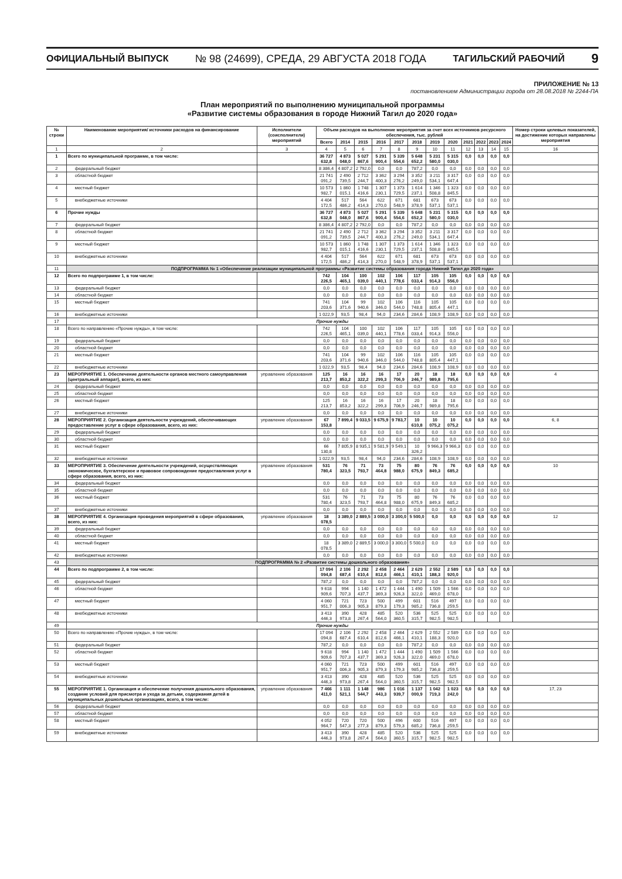ОФИЦИАЛЬНЫЙ ВЫПУСК № 98 (24699), СРЕДА, 29 АВГУСТА 2018 ГОДА ТАГИЛЬСКИЙ РАБОЧИЙ 9
ПРИЛОЖЕНИЕ № 13
постановлением Администрации города от 28.08.2018 № 2244-ПА
План мероприятий по выполнению муниципальной программы
«Развитие системы образования в городе Нижний Тагил до 2020 года»
| № строки | Наименование мероприятия/ источники расходов на финансирование | Исполнители (соисполнители) мероприятий | Объем расходов на выполнение мероприятия за счет всех источников ресурсного обеспечения, тыс. рублей | | | | | | | | | | | | Номер строки целевых показателей, на достижение которых направлены мероприятия |
| --- | --- | --- | --- | --- | --- | --- | --- | --- | --- | --- | --- | --- | --- | --- | --- |
| | | | Всего | 2014 | 2015 | 2016 | 2017 | 2018 | 2019 | 2020 | 2021 | 2022 | 2023 | 2024 | |
| 1 | 2 | 3 | 4 | 5 | 6 | 7 | 8 | 9 | 10 | 11 | 12 | 13 | 14 | 15 | 16 |
| 1 | Всего по муниципальной программе, в том числе: | | 36 727 632,8 | 4 873 048,0 | 5 027 867,6 | 5 291 900,4 | 5 339 554,6 | 5 648 652,2 | 5 231 580,0 | 5 315 030,0 | 0,0 | 0,0 | 0,0 | 0,0 | |
| 2 | федеральный бюджет | | 8 386,4 | 4 807,2 | 2 792,0 | 0,0 | 0,0 | 787,2 | 0,0 | 0,0 | 0,0 | 0,0 | 0,0 | 0,0 | |
| 3 | областной бюджет | | 21 741 091,2 | 2 490 739,5 | 2 712 244,7 | 3 362 400,3 | 3 294 276,2 | 3 352 249,0 | 3 211 534,1 | 3 317 647,4 | 0,0 | 0,0 | 0,0 | 0,0 | |
| 4 | местный бюджет | | 10 573 982,7 | 1 860 015,1 | 1 748 416,6 | 1 307 230,1 | 1 373 729,5 | 1 614 237,1 | 1 346 508,8 | 1 323 845,5 | 0,0 | 0,0 | 0,0 | 0,0 | |
| 5 | внебюджетные источники | | 4 404 172,5 | 517 486,2 | 564 414,3 | 622 270,0 | 671 548,9 | 681 378,9 | 673 537,1 | 673 537,1 | 0,0 | 0,0 | 0,0 | 0,0 | |
| 6 | Прочие нужды | | 36 727 632,8 | 4 873 048,0 | 5 027 867,6 | 5 291 900,4 | 5 339 554,6 | 5 648 652,2 | 5 231 580,0 | 5 315 030,0 | 0,0 | 0,0 | 0,0 | 0,0 | |
| 7 | федеральный бюджет | | 8 386,4 | 4 807,2 | 2 792,0 | 0,0 | 0,0 | 787,2 | 0,0 | 0,0 | 0,0 | 0,0 | 0,0 | 0,0 | |
| 8 | областной бюджет | | 21 741 091,2 | 2 490 739,5 | 2 712 244,7 | 3 362 400,3 | 3 294 276,2 | 3 352 249,0 | 3 211 534,1 | 3 317 647,4 | 0,0 | 0,0 | 0,0 | 0,0 | |
| 9 | местный бюджет | | 10 573 982,7 | 1 860 015,1 | 1 748 416,6 | 1 307 230,1 | 1 373 729,5 | 1 614 237,1 | 1 346 508,8 | 1 323 845,5 | 0,0 | 0,0 | 0,0 | 0,0 | |
| 10 | внебюджетные источники | | 4 404 172,5 | 517 486,2 | 564 414,3 | 622 270,0 | 671 548,9 | 681 378,9 | 673 537,1 | 673 537,1 | 0,0 | 0,0 | 0,0 | 0,0 | |
| 11 | ПОДПРОГРАММА № 1 «Обеспечение реализации муниципальной программы «Развитие системы образования города Нижний Тагил до 2020 года» | | | | | | | | | | | | | | |
| 12 | Всего по подпрограмме 1, в том числе: | | 742 226,5 | 104 465,1 | 100 039,0 | 102 440,1 | 106 778,6 | 117 033,4 | 105 914,3 | 105 556,0 | 0,0 | 0,0 | 0,0 | 0,0 | |
| 13 | федеральный бюджет | | 0,0 | 0,0 | 0,0 | 0,0 | 0,0 | 0,0 | 0,0 | 0,0 | 0,0 | 0,0 | 0,0 | 0,0 | |
| 14 | областной бюджет | | 0,0 | 0,0 | 0,0 | 0,0 | 0,0 | 0,0 | 0,0 | 0,0 | 0,0 | 0,0 | 0,0 | 0,0 | |
| 15 | местный бюджет | | 741 203,6 | 104 371,6 | 99 940,6 | 102 346,0 | 106 544,0 | 116 748,8 | 105 805,4 | 105 447,1 | 0,0 | 0,0 | 0,0 | 0,0 | |
| 16 | внебюджетные источники | | 1 022,9 | 93,5 | 98,4 | 94,0 | 234,6 | 284,6 | 108,9 | 108,9 | 0,0 | 0,0 | 0,0 | 0,0 | |
| 17 | Прочие нужды | | | | | | | | | | | | | | |
| 18 | Всего по направлению «Прочие нужды», в том числе: | | 742 226,5 | 104 465,1 | 100 039,0 | 102 440,1 | 106 778,6 | 117 033,4 | 105 914,3 | 105 556,0 | 0,0 | 0,0 | 0,0 | 0,0 | |
| 19 | федеральный бюджет | | 0,0 | 0,0 | 0,0 | 0,0 | 0,0 | 0,0 | 0,0 | 0,0 | 0,0 | 0,0 | 0,0 | 0,0 | |
| 20 | областной бюджет | | 0,0 | 0,0 | 0,0 | 0,0 | 0,0 | 0,0 | 0,0 | 0,0 | 0,0 | 0,0 | 0,0 | 0,0 | |
| 21 | местный бюджет | | 741 203,6 | 104 371,6 | 99 940,6 | 102 346,0 | 106 544,0 | 116 748,8 | 105 805,4 | 105 447,1 | 0,0 | 0,0 | 0,0 | 0,0 | |
| 22 | внебюджетные источники | | 1 022,9 | 93,5 | 98,4 | 94,0 | 234,6 | 284,6 | 108,9 | 108,9 | 0,0 | 0,0 | 0,0 | 0,0 | |
| 23 | МЕРОПРИЯТИЕ 1. Обеспечение деятельности органов местного самоуправления (центральный аппарат), всего, из них: | управление образования | 125 213,7 | 16 853,2 | 16 322,2 | 16 299,3 | 17 706,9 | 20 246,7 | 18 989,8 | 18 795,6 | 0,0 | 0,0 | 0,0 | 0,0 | 4 |
| 24 | федеральный бюджет | | 0,0 | 0,0 | 0,0 | 0,0 | 0,0 | 0,0 | 0,0 | 0,0 | 0,0 | 0,0 | 0,0 | 0,0 | |
| 25 | областной бюджет | | 0,0 | 0,0 | 0,0 | 0,0 | 0,0 | 0,0 | 0,0 | 0,0 | 0,0 | 0,0 | 0,0 | 0,0 | |
| 26 | местный бюджет | | 125 213,7 | 16 853,2 | 16 322,2 | 16 299,3 | 17 706,9 | 20 246,7 | 18 989,8 | 18 795,6 | 0,0 | 0,0 | 0,0 | 0,0 | |
| 27 | внебюджетные источники | | 0,0 | 0,0 | 0,0 | 0,0 | 0,0 | 0,0 | 0,0 | 0,0 | 0,0 | 0,0 | 0,0 | 0,0 | |
| 28 | МЕРОПРИЯТИЕ 2. Организация деятельности учреждений, обеспечивающих предоставление услуг в сфере образования, всего, из них: | управление образования | 67 153,8 | 7 899,4 | 9 033,5 | 9 675,9 | 9 783,7 | 10 610,8 | 10 075,2 | 10 075,2 | 0,0 | 0,0 | 0,0 | 0,0 | 6, 8 |
| 29 | федеральный бюджет | | 0,0 | 0,0 | 0,0 | 0,0 | 0,0 | 0,0 | 0,0 | 0,0 | 0,0 | 0,0 | 0,0 | 0,0 | |
| 30 | областной бюджет | | 0,0 | 0,0 | 0,0 | 0,0 | 0,0 | 0,0 | 0,0 | 0,0 | 0,0 | 0,0 | 0,0 | 0,0 | |
| 31 | местный бюджет | | 66 130,8 | 7 805,9 | 8 935,1 | 9 581,9 | 9 549,1 | 10 326,2 | 9 966,3 | 9 966,3 | 0,0 | 0,0 | 0,0 | 0,0 | |
| 32 | внебюджетные источники | | 1 022,9 | 93,5 | 98,4 | 94,0 | 234,6 | 284,6 | 108,9 | 108,9 | 0,0 | 0,0 | 0,0 | 0,0 | |
| 33 | МЕРОПРИЯТИЕ 3. Обеспечение деятельности учреждений, осуществляющих экономическое, бухгалтерское и правовое сопровождение предоставления услуг в сфере образования, всего, из них: | управление образования | 531 780,4 | 76 323,5 | 71 793,7 | 73 464,8 | 75 988,0 | 80 675,9 | 76 849,3 | 76 685,2 | 0,0 | 0,0 | 0,0 | 0,0 | 10 |
| 34 | федеральный бюджет | | 0,0 | 0,0 | 0,0 | 0,0 | 0,0 | 0,0 | 0,0 | 0,0 | 0,0 | 0,0 | 0,0 | 0,0 | |
| 35 | областной бюджет | | 0,0 | 0,0 | 0,0 | 0,0 | 0,0 | 0,0 | 0,0 | 0,0 | 0,0 | 0,0 | 0,0 | 0,0 | |
| 36 | местный бюджет | | 531 780,4 | 76 323,5 | 71 793,7 | 73 464,8 | 75 988,0 | 80 675,9 | 76 849,3 | 76 685,2 | 0,0 | 0,0 | 0,0 | 0,0 | |
| 37 | внебюджетные источники | | 0,0 | 0,0 | 0,0 | 0,0 | 0,0 | 0,0 | 0,0 | 0,0 | 0,0 | 0,0 | 0,0 | 0,0 | |
| 38 | МЕРОПРИЯТИЕ 4. Организация проведения мероприятий в сфере образования, всего, из них: | управление образования | 18 078,5 | 3 389,0 | 2 889,5 | 3 000,0 | 3 300,0 | 5 500,0 | 0,0 | 0,0 | 0,0 | 0,0 | 0,0 | 0,0 | 12 |
| 39 | федеральный бюджет | | 0,0 | 0,0 | 0,0 | 0,0 | 0,0 | 0,0 | 0,0 | 0,0 | 0,0 | 0,0 | 0,0 | 0,0 | |
| 40 | областной бюджет | | 0,0 | 0,0 | 0,0 | 0,0 | 0,0 | 0,0 | 0,0 | 0,0 | 0,0 | 0,0 | 0,0 | 0,0 | |
| 41 | местный бюджет | | 18 078,5 | 3 389,0 | 2 889,5 | 3 000,0 | 3 300,0 | 5 500,0 | 0,0 | 0,0 | 0,0 | 0,0 | 0,0 | 0,0 | |
| 42 | внебюджетные источники | | 0,0 | 0,0 | 0,0 | 0,0 | 0,0 | 0,0 | 0,0 | 0,0 | 0,0 | 0,0 | 0,0 | 0,0 | |
| 43 | ПОДПРОГРАММА № 2 «Развитие системы дошкольного образования» | | | | | | | | | | | | | | |
| 44 | Всего по подпрограмме 2, в том числе: | | 17 094 094,8 | 2 106 687,4 | 2 292 610,4 | 2 458 812,6 | 2 464 466,1 | 2 629 410,1 | 2 552 188,3 | 2 589 920,0 | 0,0 | 0,0 | 0,0 | 0,0 | |
| 45 | федеральный бюджет | | 787,2 | 0,0 | 0,0 | 0,0 | 0,0 | 787,2 | 0,0 | 0,0 | 0,0 | 0,0 | 0,0 | 0,0 | |
| 46 | областной бюджет | | 9 618 909,6 | 994 707,3 | 1 140 437,7 | 1 472 369,3 | 1 444 926,3 | 1 490 322,0 | 1 509 469,0 | 1 566 678,0 | 0,0 | 0,0 | 0,0 | 0,0 | |
| 47 | местный бюджет | | 4 060 951,7 | 721 006,3 | 723 905,3 | 500 879,3 | 499 179,3 | 601 985,2 | 516 736,8 | 497 259,5 | 0,0 | 0,0 | 0,0 | 0,0 | |
| 48 | внебюджетные источники | | 3 413 446,3 | 390 973,8 | 428 267,4 | 485 564,0 | 520 360,5 | 536 315,7 | 525 982,5 | 525 982,5 | 0,0 | 0,0 | 0,0 | 0,0 | |
| 49 | Прочие нужды | | | | | | | | | | | | | | |
| 50 | Всего по направлению «Прочие нужды», в том числе: | | 17 094 094,8 | 2 106 687,4 | 2 292 610,4 | 2 458 812,6 | 2 464 466,1 | 2 629 410,1 | 2 552 188,3 | 2 589 920,0 | 0,0 | 0,0 | 0,0 | 0,0 | |
| 51 | федеральный бюджет | | 787,2 | 0,0 | 0,0 | 0,0 | 0,0 | 787,2 | 0,0 | 0,0 | 0,0 | 0,0 | 0,0 | 0,0 | |
| 52 | областной бюджет | | 9 618 909,6 | 994 707,3 | 1 140 437,7 | 1 472 369,3 | 1 444 926,3 | 1 490 322,0 | 1 509 469,0 | 1 566 678,0 | 0,0 | 0,0 | 0,0 | 0,0 | |
| 53 | местный бюджет | | 4 060 951,7 | 721 006,3 | 723 905,3 | 500 879,3 | 499 179,3 | 601 985,2 | 516 736,8 | 497 259,5 | 0,0 | 0,0 | 0,0 | 0,0 | |
| 54 | внебюджетные источники | | 3 413 446,3 | 390 973,8 | 428 267,4 | 485 564,0 | 520 360,5 | 536 315,7 | 525 982,5 | 525 982,5 | 0,0 | 0,0 | 0,0 | 0,0 | |
| 55 | МЕРОПРИЯТИЕ 1. Организация и обеспечение получения дошкольного образования, создание условий для присмотра и ухода за детьми, содержания детей в муниципальных дошкольных организациях, всего, в том числе: | управление образования | 7 466 411,0 | 1 111 521,1 | 1 148 544,7 | 986 443,3 | 1 016 939,7 | 1 137 000,9 | 1 042 719,3 | 1 023 242,0 | 0,0 | 0,0 | 0,0 | 0,0 | 17, 23 |
| 56 | федеральный бюджет | | 0,0 | 0,0 | 0,0 | 0,0 | 0,0 | 0,0 | 0,0 | 0,0 | 0,0 | 0,0 | 0,0 | 0,0 | |
| 57 | областной бюджет | | 0,0 | 0,0 | 0,0 | 0,0 | 0,0 | 0,0 | 0,0 | 0,0 | 0,0 | 0,0 | 0,0 | 0,0 | |
| 58 | местный бюджет | | 4 052 964,7 | 720 547,3 | 720 277,3 | 500 879,3 | 496 579,3 | 600 685,2 | 516 736,8 | 497 259,5 | 0,0 | 0,0 | 0,0 | 0,0 | |
| 59 | внебюджетные источники | | 3 413 446,3 | 390 973,8 | 428 267,4 | 485 564,0 | 520 360,5 | 536 315,7 | 525 982,5 | 525 982,5 | 0,0 | 0,0 | 0,0 | 0,0 | |